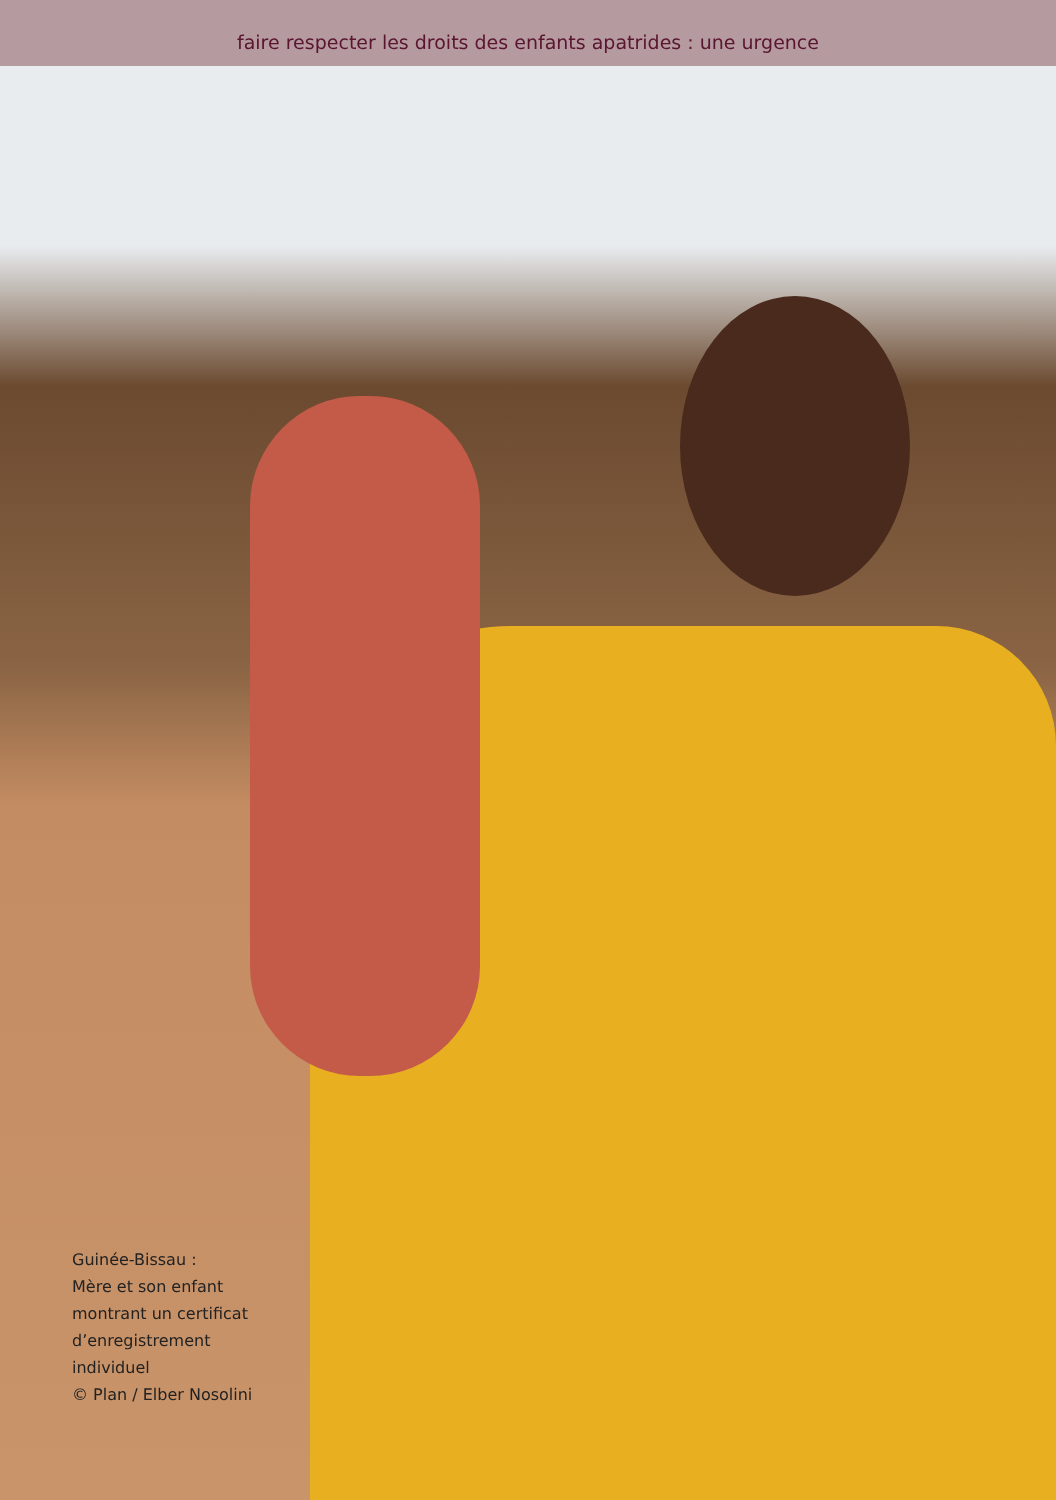faire respecter les droits des enfants apatrides : une urgence
Guinée-Bissau :
Mère et son enfant
montrant un certificat
d’enregistrement
individuel
© Plan / Elber Nosolini